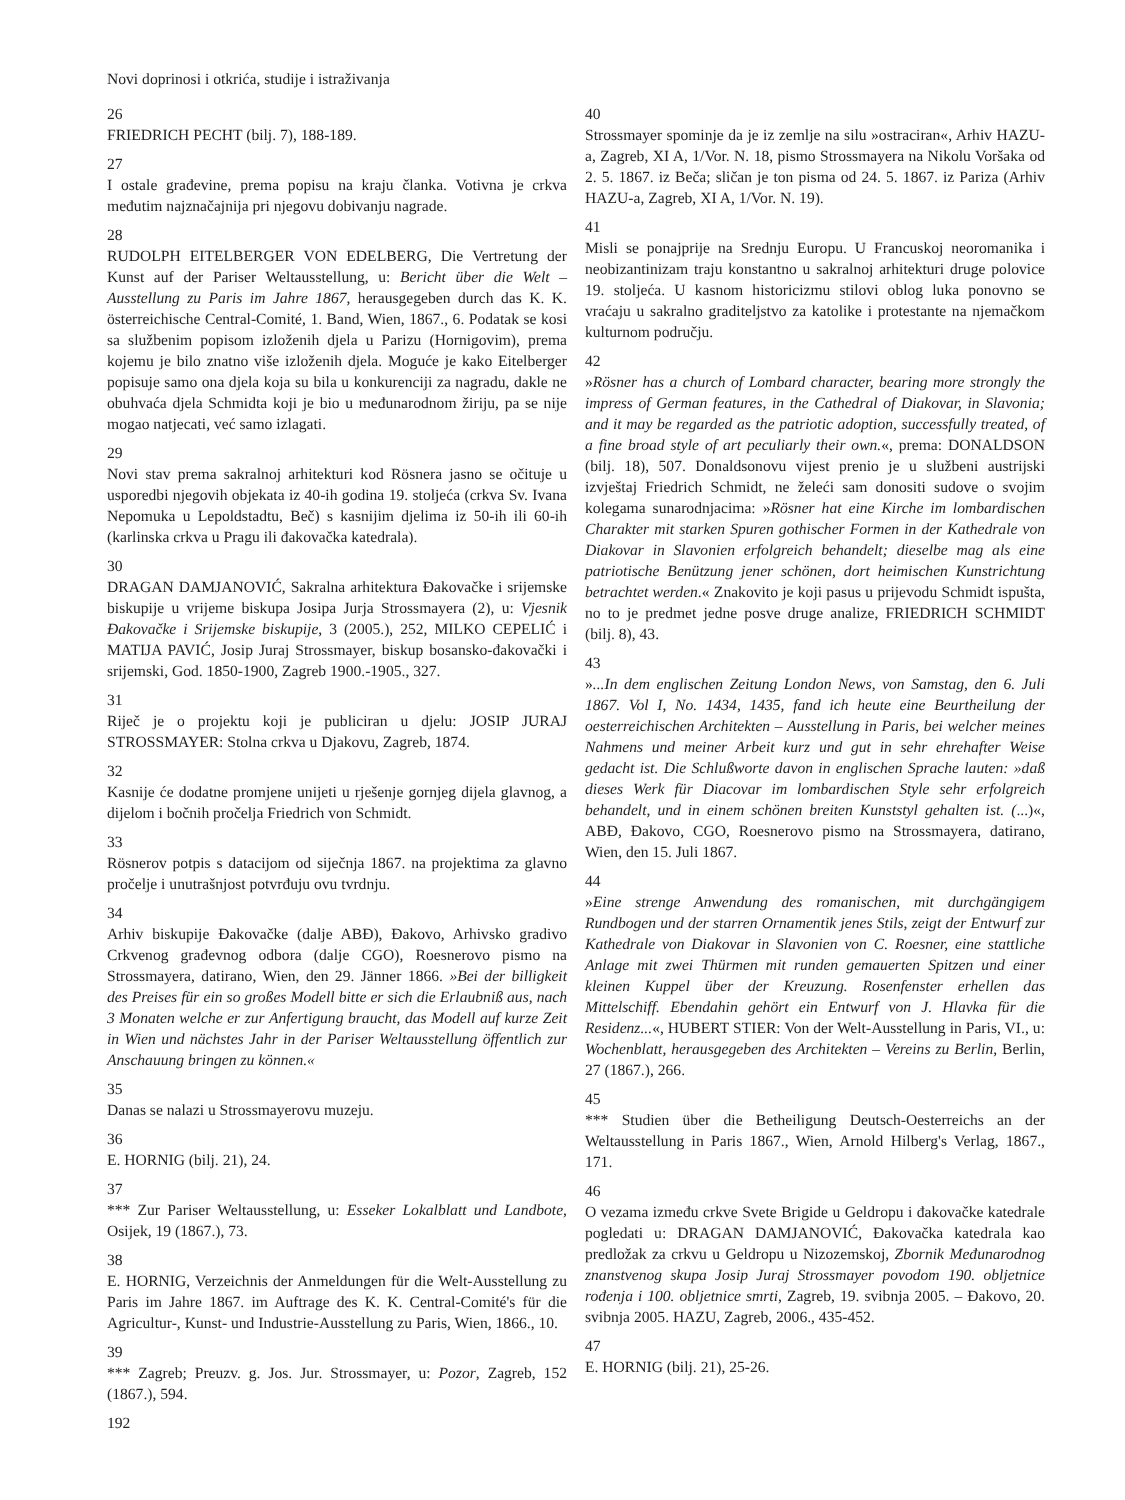Novi doprinosi i otkrića, studije i istraživanja
26
FRIEDRICH PECHT (bilj. 7), 188-189.
27
I ostale građevine, prema popisu na kraju članka. Votivna je crkva međutim najznačajnija pri njegovu dobivanju nagrade.
28
RUDOLPH EITELBERGER VON EDELBERG, Die Vertretung der Kunst auf der Pariser Weltausstellung, u: Bericht über die Welt – Ausstellung zu Paris im Jahre 1867, herausgegeben durch das K. K. österreichische Central-Comité, 1. Band, Wien, 1867., 6. Podatak se kosi sa službenim popisom izloženih djela u Parizu (Hornigovim), prema kojemu je bilo znatno više izloženih djela. Moguće je kako Eitelberger popisuje samo ona djela koja su bila u konkurenciji za nagradu, dakle ne obuhvaća djela Schmidta koji je bio u međunarodnom žiriju, pa se nije mogao natjecati, već samo izlagati.
29
Novi stav prema sakralnoj arhitekturi kod Rösnera jasno se očituje u usporedbi njegovih objekata iz 40-ih godina 19. stoljeća (crkva Sv. Ivana Nepomuka u Lepoldstadtu, Beč) s kasnijim djelima iz 50-ih ili 60-ih (karlinska crkva u Pragu ili đakovačka katedrala).
30
DRAGAN DAMJANOVIĆ, Sakralna arhitektura Đakovačke i srijemske biskupije u vrijeme biskupa Josipa Jurja Strossmayera (2), u: Vjesnik Đakovačke i Srijemske biskupije, 3 (2005.), 252, MILKO CEPELIĆ i MATIJA PAVIĆ, Josip Juraj Strossmayer, biskup bosansko-đakovački i srijemski, God. 1850-1900, Zagreb 1900.-1905., 327.
31
Riječ je o projektu koji je publiciran u djelu: JOSIP JURAJ STROSSMAYER: Stolna crkva u Djakovu, Zagreb, 1874.
32
Kasnije će dodatne promjene unijeti u rješenje gornjeg dijela glavnog, a dijelom i bočnih pročelja Friedrich von Schmidt.
33
Rösnerov potpis s datacijom od siječnja 1867. na projektima za glavno pročelje i unutrašnjost potvrđuju ovu tvrdnju.
34
Arhiv biskupije Đakovačke (dalje ABĐ), Đakovo, Arhivsko gradivo Crkvenog građevnog odbora (dalje CGO), Roesnerovo pismo na Strossmayera, datirano, Wien, den 29. Jänner 1866. »Bei der billigkeit des Preises für ein so großes Modell bitte er sich die Erlaubniß aus, nach 3 Monaten welche er zur Anfertigung braucht, das Modell auf kurze Zeit in Wien und nächstes Jahr in der Pariser Weltausstellung öffentlich zur Anschauung bringen zu können.«
35
Danas se nalazi u Strossmayerovu muzeju.
36
E. HORNIG (bilj. 21), 24.
37
*** Zur Pariser Weltausstellung, u: Esseker Lokalblatt und Landbote, Osijek, 19 (1867.), 73.
38
E. HORNIG, Verzeichnis der Anmeldungen für die Welt-Ausstellung zu Paris im Jahre 1867. im Auftrage des K. K. Central-Comité's für die Agricultur-, Kunst- und Industrie-Ausstellung zu Paris, Wien, 1866., 10.
39
*** Zagreb; Preuzv. g. Jos. Jur. Strossmayer, u: Pozor, Zagreb, 152 (1867.), 594.
192
40
Strossmayer spominje da je iz zemlje na silu »ostraciran«, Arhiv HAZU-a, Zagreb, XI A, 1/Vor. N. 18, pismo Strossmayera na Nikolu Voršaka od 2. 5. 1867. iz Beča; sličan je ton pisma od 24. 5. 1867. iz Pariza (Arhiv HAZU-a, Zagreb, XI A, 1/Vor. N. 19).
41
Misli se ponajprije na Srednju Europu. U Francuskoj neoromanika i neobizantinizam traju konstantno u sakralnoj arhitekturi druge polovice 19. stoljeća. U kasnom historicizmu stilovi oblog luka ponovno se vraćaju u sakralno graditeljstvo za katolike i protestante na njemačkom kulturnom području.
42
»Rösner has a church of Lombard character, bearing more strongly the impress of German features, in the Cathedral of Diakovar, in Slavonia; and it may be regarded as the patriotic adoption, successfully treated, of a fine broad style of art peculiarly their own.«, prema: DONALDSON (bilj. 18), 507. Donaldsonovu vijest prenio je u službeni austrijski izvještaj Friedrich Schmidt, ne želeći sam donositi sudove o svojim kolegama sunarodnjacima: »Rösner hat eine Kirche im lombardischen Charakter mit starken Spuren gothischer Formen in der Kathedrale von Diakovar in Slavonien erfolgreich behandelt; dieselbe mag als eine patriotische Benützung jener schönen, dort heimischen Kunstrichtung betrachtet werden.« Znakovito je koji pasus u prijevodu Schmidt ispušta, no to je predmet jedne posve druge analize, FRIEDRICH SCHMIDT (bilj. 8), 43.
43
»...In dem englischen Zeitung London News, von Samstag, den 6. Juli 1867. Vol I, No. 1434, 1435, fand ich heute eine Beurtheilung der oesterreichischen Architekten – Ausstellung in Paris, bei welcher meines Nahmens und meiner Arbeit kurz und gut in sehr ehrehafter Weise gedacht ist. Die Schlußworte davon in englischen Sprache lauten: »daß dieses Werk für Diacovar im lombardischen Style sehr erfolgreich behandelt, und in einem schönen breiten Kunststyl gehalten ist. (...)«, ABĐ, Đakovo, CGO, Roesnerovo pismo na Strossmayera, datirano, Wien, den 15. Juli 1867.
44
»Eine strenge Anwendung des romanischen, mit durchgängigem Rundbogen und der starren Ornamentik jenes Stils, zeigt der Entwurf zur Kathedrale von Diakovar in Slavonien von C. Roesner, eine stattliche Anlage mit zwei Thürmen mit runden gemauerten Spitzen und einer kleinen Kuppel über der Kreuzung. Rosenfenster erhellen das Mittelschiff. Ebendahin gehört ein Entwurf von J. Hlavka für die Residenz...«, HUBERT STIER: Von der Welt-Ausstellung in Paris, VI., u: Wochenblatt, herausgegeben des Architekten – Vereins zu Berlin, Berlin, 27 (1867.), 266.
45
*** Studien über die Betheiligung Deutsch-Oesterreichs an der Weltausstellung in Paris 1867., Wien, Arnold Hilberg's Verlag, 1867., 171.
46
O vezama između crkve Svete Brigide u Geldropu i đakovačke katedrale pogledati u: DRAGAN DAMJANOVIĆ, Đakovačka katedrala kao predložak za crkvu u Geldropu u Nizozemskoj, Zbornik Međunarodnog znanstvenog skupa Josip Juraj Strossmayer povodom 190. obljetnice rođenja i 100. obljetnice smrti, Zagreb, 19. svibnja 2005. – Đakovo, 20. svibnja 2005. HAZU, Zagreb, 2006., 435-452.
47
E. HORNIG (bilj. 21), 25-26.